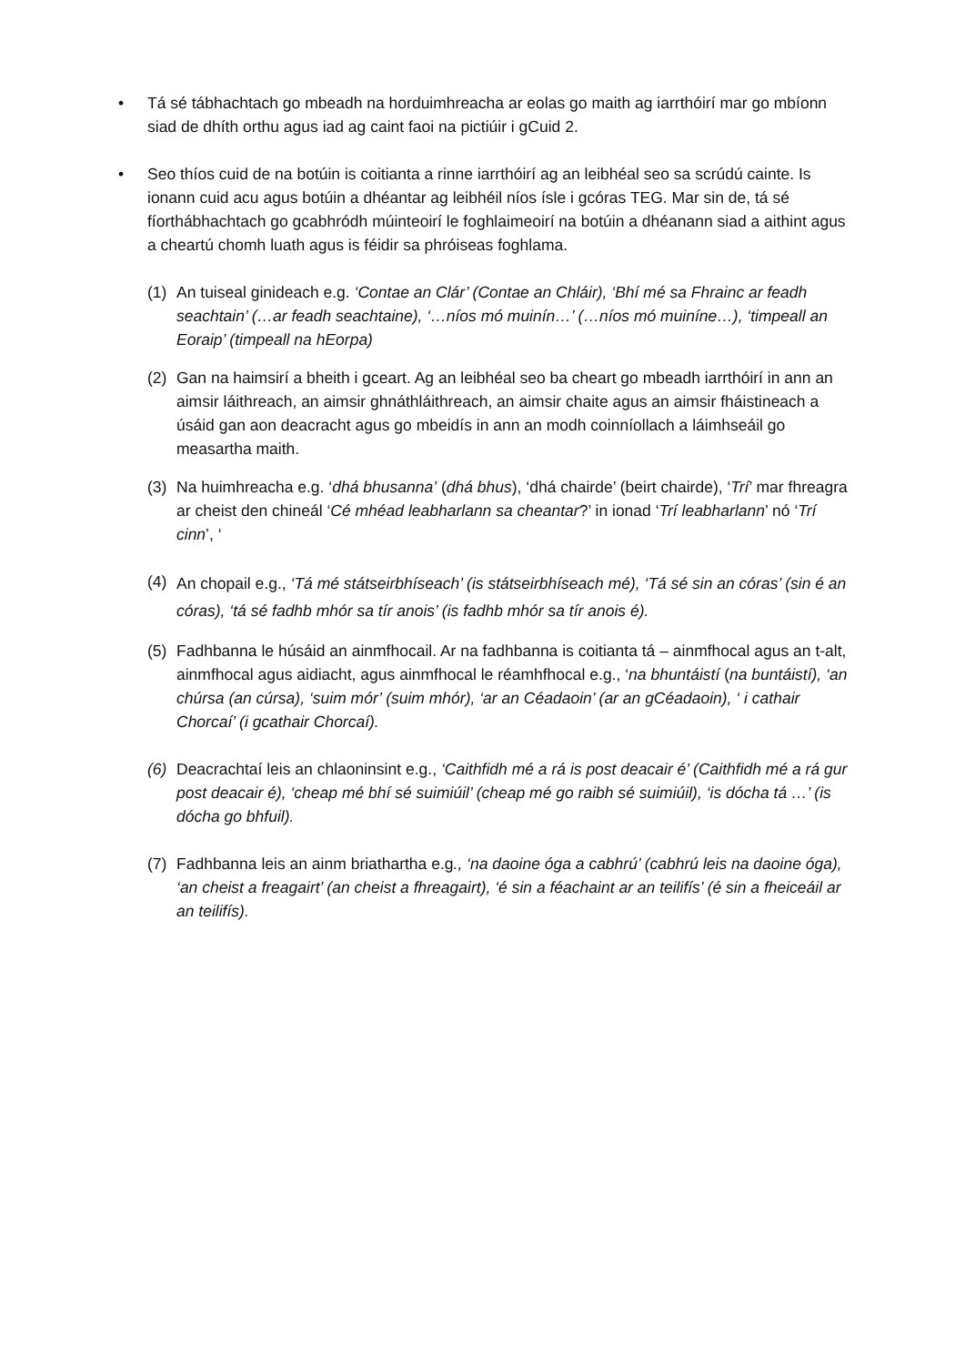• Tá sé tábhachtach go mbeadh na horduimhreacha ar eolas go maith ag iarrthóirí mar go mbíonn siad de dhíth orthu agus iad ag caint faoi na pictiúir i gCuid 2.
• Seo thíos cuid de na botúin is coitianta a rinne iarrthóirí ag an leibhéal seo sa scrúdú cainte. Is ionann cuid acu agus botúin a dhéantar ag leibhéil níos ísle i gcóras TEG. Mar sin de, tá sé fíorthábhachtach go gcabhródh múinteoirí le foghlaimeoirí na botúin a dhéanann siad a aithint agus a cheartú chomh luath agus is féidir sa phróiseas foghlama.
(1) An tuiseal ginideach e.g. ‘Contae an Clár’ (Contae an Chláir), ‘Bhí mé sa Fhrainc ar feadh seachtain’ (…ar feadh seachtaine), ‘…níos mó muinín…’ (…níos mó muiníne…), ‘timpeall an Eoraip’ (timpeall na hEorpa)
(2) Gan na haimsirí a bheith i gceart. Ag an leibhéal seo ba cheart go mbeadh iarrthóirí in ann an aimsir láithreach, an aimsir ghnáthláithreach, an aimsir chaite agus an aimsir fháistineach a úsáid gan aon deacracht agus go mbeidís in ann an modh coinníollach a láimhseáil go measartha maith.
(3) Na huimhreacha e.g. ‘dhá bhusanna’ (dhá bhus), ‘dhá chairde’ (beirt chairde), ‘Trí’ mar fhreagra ar cheist den chineál ‘Cé mhéad leabharlann sa cheantar?’ in ionad ‘Trí leabharlann’ nó ‘Trí cinn’, ‘
(4)
An chopail e.g., ‘Tá mé státseirbhíseach’ (is státseirbhíseach mé), ‘Tá sé sin an córas’ (sin é an córas), ‘tá sé fadhb mhór sa tír anois’ (is fadhb mhór sa tír anois é).
(5) Fadhbanna le húsáid an ainmfhocail. Ar na fadhbanna is coitianta tá – ainmfhocal agus an t-alt, ainmfhocal agus aidiacht, agus ainmfhocal le réamhfhocal e.g., ‘na bhuntáistí (na buntáistí), ‘an chúrsa (an cúrsa), ‘suim mór’ (suim mhór), ‘ar an Céadaoin’ (ar an gCéadaoin), ‘ i cathair Chorcaí’ (i gcathair Chorcaí).
(6) Deacrachtaí leis an chlaoninsint e.g., ‘Caithfidh mé a rá is post deacair é’ (Caithfidh mé a rá gur post deacair é), ‘cheap mé bhí sé suimiúil’ (cheap mé go raibh sé suimiúil), ‘is dócha tá …’ (is dócha go bhfuil).
(7) Fadhbanna leis an ainm briathartha e.g., ‘na daoine óga a cabhrú’ (cabhrú leis na daoine óga), ‘an cheist a freagairt’ (an cheist a fhreagairt), ‘é sin a féachaint ar an teilifís’ (é sin a fheiceáil ar an teilifís).